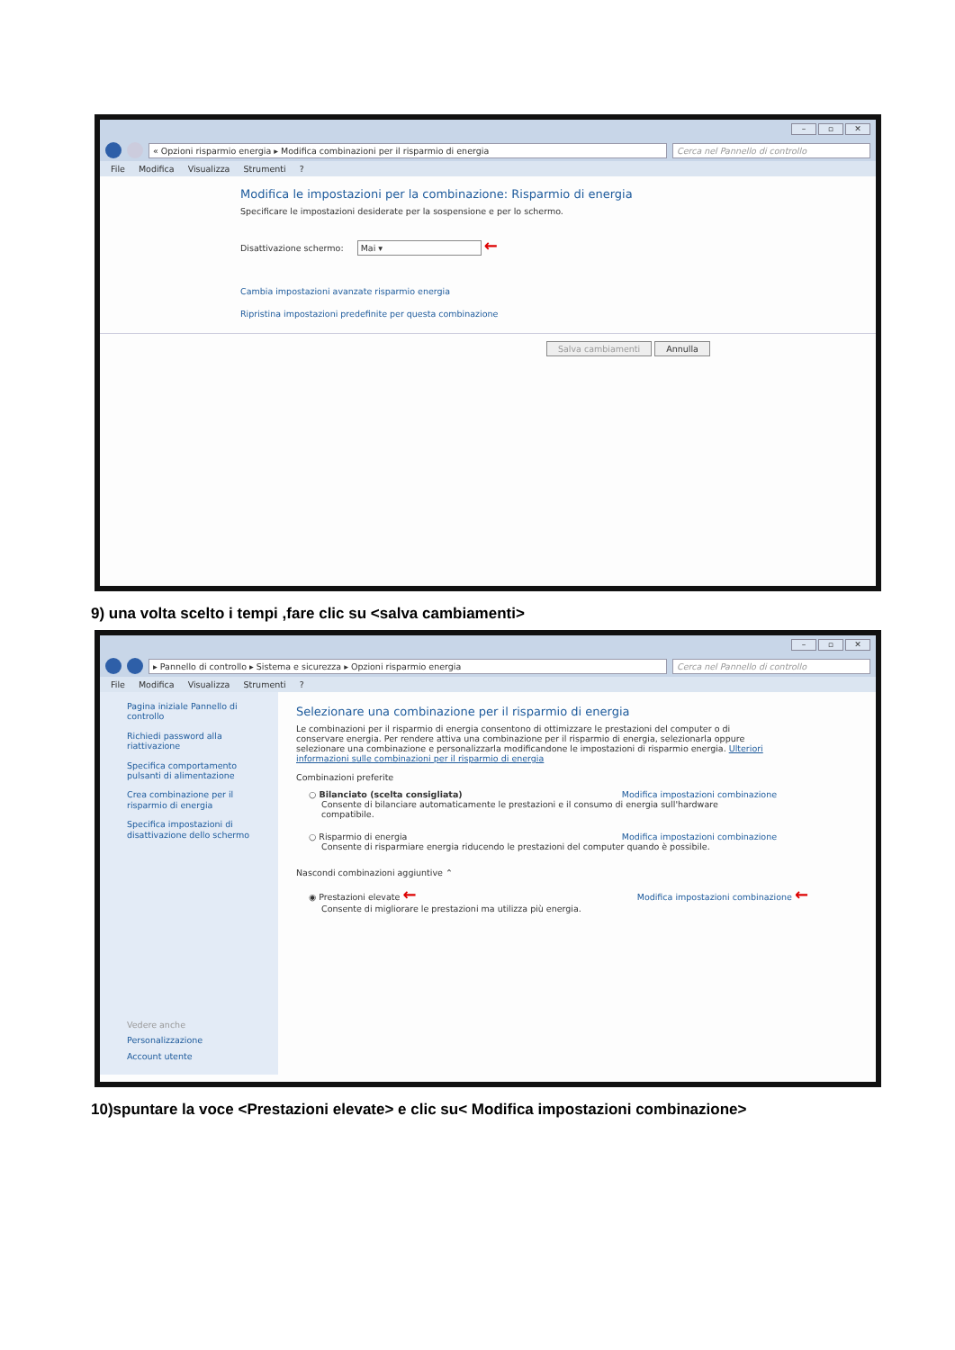– ▫ ✕
« Opzioni risparmio energia ▸ Modifica combinazioni per il risparmio di energia
Cerca nel Pannello di controllo
File Modifica Visualizza Strumenti ?
Modifica le impostazioni per la combinazione: Risparmio di energia
Specificare le impostazioni desiderate per la sospensione e per lo schermo.
Disattivazione schermo: Mai ▾ ←
Cambia impostazioni avanzate risparmio energia
Ripristina impostazioni predefinite per questa combinazione
Salva cambiamenti Annulla
9) una volta scelto i tempi ,fare clic su <salva cambiamenti>
– ▫ ✕
▸ Pannello di controllo ▸ Sistema e sicurezza ▸ Opzioni risparmio energia
Cerca nel Pannello di controllo
File Modifica Visualizza Strumenti ?
Pagina iniziale Pannello di controllo
Richiedi password alla riattivazione
Specifica comportamento pulsanti di alimentazione
Crea combinazione per il risparmio di energia
Specifica impostazioni di disattivazione dello schermo
Vedere anche
Personalizzazione
Account utente
Selezionare una combinazione per il risparmio di energia
Le combinazioni per il risparmio di energia consentono di ottimizzare le prestazioni del computer o di conservare energia. Per rendere attiva una combinazione per il risparmio di energia, selezionarla oppure selezionare una combinazione e personalizzarla modificandone le impostazioni di risparmio energia. Ulteriori informazioni sulle combinazioni per il risparmio di energia
Combinazioni preferite
○ Bilanciato (scelta consigliata) Modifica impostazioni combinazione
Consente di bilanciare automaticamente le prestazioni e il consumo di energia sull'hardware compatibile.
○ Risparmio di energia Modifica impostazioni combinazione
Consente di risparmiare energia riducendo le prestazioni del computer quando è possibile.
Nascondi combinazioni aggiuntive ⌃
◉ Prestazioni elevate ← Modifica impostazioni combinazione ←
Consente di migliorare le prestazioni ma utilizza più energia.
10)spuntare la voce <Prestazioni elevate> e clic su< Modifica impostazioni combinazione>